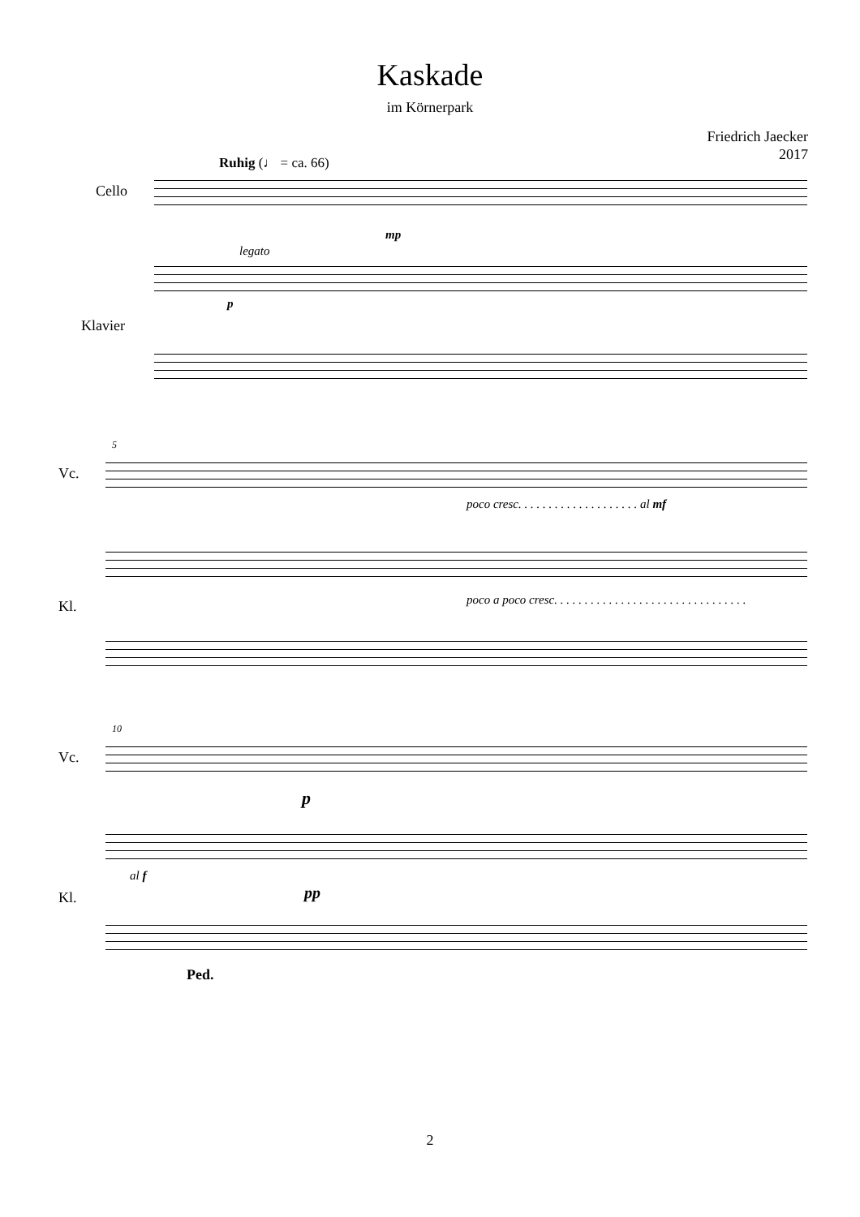Kaskade
im Körnerpark
Friedrich Jaecker
2017
Ruhig (♩ = ca. 66)
Cello
mp
legato
p
Klavier
5
Vc.
poco cresc. . . . . . . . . . . . . . . . . . . . al mf
poco a poco cresc. . . . . . . . . . . . . . . . . . . . . . . . . . . . . . . .
Kl.
10
Vc.
p
al f
pp
Kl.
Ped.
2